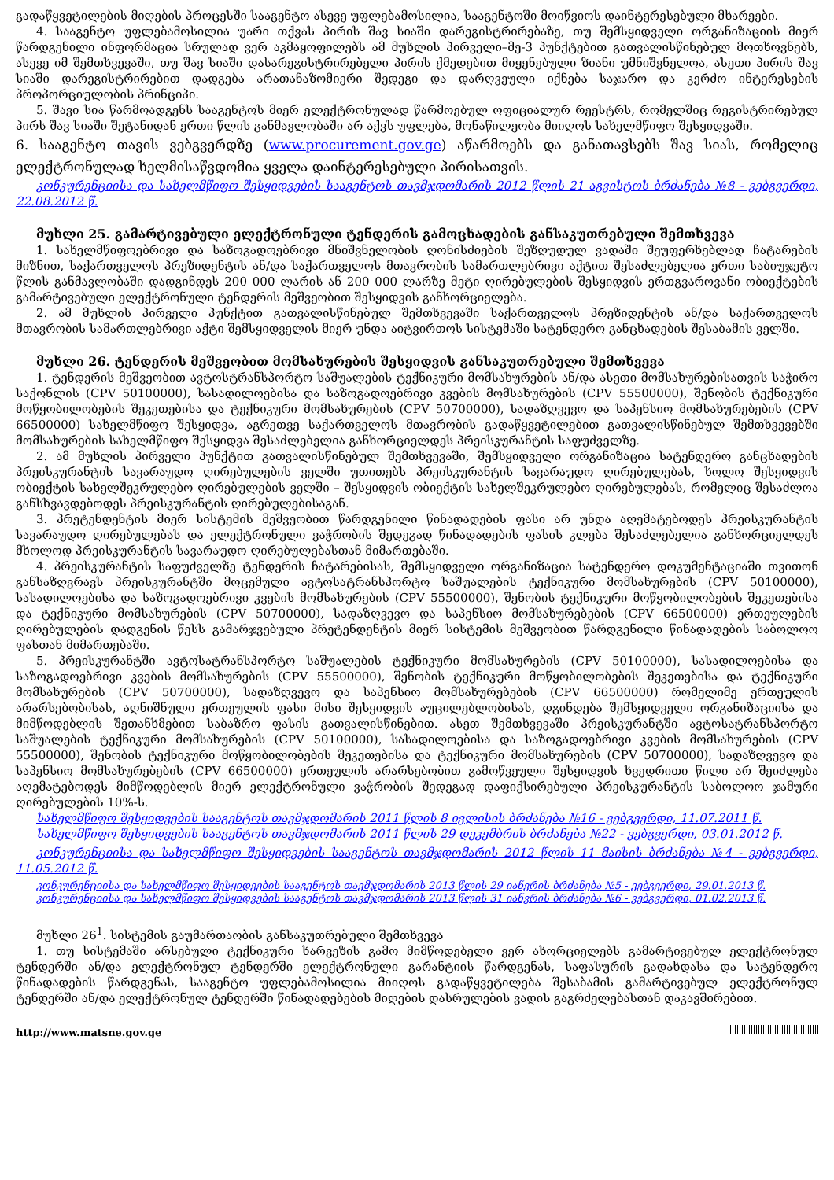გადაწყვეტილების მიღების პროცესში სააგენტო ასევე უფლებამოსილია, სააგენტოში მოიწვიოს დაინტერესებული მხარეები.
4. სააგენტო უფლებამოსილია უარი თქვას პირის შავ სიაში დარეგისტრირებაზე, თუ შემსყიდველი ორგანიზაციის მიერ წარდგენილი ინფორმაცია სრულად ვერ აკმაყოფილებს ამ მუხლის პირველი–მე-3 პუნქტებით გათვალისწინებულ მოთხოვნებს, ასევე იმ შემთხვევაში, თუ შავ სიაში დასარეგისტრირებელი პირის ქმედებით მიყენებული ზიანი უმნიშვნელოა, ასეთი პირის შავ სიაში დარეგისტრირებით დადგება არათანაზომიერი შედეგი და დარღვეული იქნება საჯარო და კერძო ინტერესების პროპორციულობის პრინციპი.
5. შავი სია წარმოადგენს სააგენტოს მიერ ელექტრონულად წარმოებულ ოფიციალურ რეესტრს, რომელშიც რეგისტრირებულ პირს შავ სიაში შეტანიდან ერთი წლის განმავლობაში არ აქვს უფლება, მონაწილეობა მიიღოს სახელმწიფო შესყიდვაში.
6. სააგენტო თავის ვებგვერდზე (www.procurement.gov.ge) აწარმოებს და განათავსებს შავ სიას, რომელიც ელექტრონულად ხელმისაწვდომია ყველა დაინტერესებული პირისათვის.
კონკურენციისა და სახელმწიფო შესყიდვების სააგენტოს თავმჯდომარის 2012 წლის 21 აგვისტოს ბრძანება №8 - ვებგვერდი, 22.08.2012 წ.
მუხლი 25. გამარტივებული ელექტრონული ტენდერის გამოცხადების განსაკუთრებული შემთხვევა
1. სახელმწიფოებრივი და საზოგადოებრივი მნიშვნელობის ღონისძიების შეზღუდულ ვადაში შეუფერხებლად ჩატარების მიზნით, საქართველოს პრეზიდენტის ან/და საქართველოს მთავრობის სამართლებრივი აქტით შესაძლებელია ერთი საბიუჯეტო წლის განმავლობაში დადგინდეს 200 000 ლარის ან 200 000 ლარზე მეტი ღირებულების შესყიდვის ერთგვაროვანი ობიექტების გამარტივებული ელექტრონული ტენდერის მეშვეობით შესყიდვის განხორციელება.
2. ამ მუხლის პირველი პუნქტით გათვალისწინებულ შემთხვევაში საქართველოს პრეზიდენტის ან/და საქართველოს მთავრობის სამართლებრივი აქტი შემსყიდველის მიერ უნდა აიტვირთოს სისტემაში სატენდერო განცხადების შესაბამის ველში.
მუხლი 26. ტენდერის მეშვეობით მომსახურების შესყიდვის განსაკუთრებული შემთხვევა
1. ტენდერის მეშვეობით ავტოსტრანსპორტო საშუალების ტექნიკური მომსახურების ან/და ასეთი მომსახურებისათვის საჭირო საქონლის (CPV 50100000), სასადილოებისა და საზოგადოებრივი კვების მომსახურების (CPV 55500000), შენობის ტექნიკური მოწყობილობების შეკეთებისა და ტექნიკური მომსახურების (CPV 50700000), სადაზღვევო და საპენსიო მომსახურებების (CPV 66500000) სახელმწიფო შესყიდვა, აგრეთვე საქართველოს მთავრობის გადაწყვეტილებით გათვალისწინებულ შემთხვევებში მომსახურების სახელმწიფო შესყიდვა შესაძლებელია განხორციელდეს პრეისკურანტის საფუძველზე.
2. ამ მუხლის პირველი პუნქტით გათვალისწინებულ შემთხვევაში, შემსყიდველი ორგანიზაცია სატენდერო განცხადების პრეისკურანტის სავარაუდო ღირებულების ველში უთითებს პრეისკურანტის სავარაუდო ღირებულებას, ხოლო შესყიდვის ობიექტის სახელშეკრულებო ღირებულების ველში – შესყიდვის ობიექტის სახელშეკრულებო ღირებულებას, რომელიც შესაძლოა განსხვავდებოდეს პრეისკურანტის ღირებულებისაგან.
3. პრეტენდენტის მიერ სისტემის მეშვეობით წარდგენილი წინადადების ფასი არ უნდა აღემატებოდეს პრეისკურანტის სავარაუდო ღირებულებას და ელექტრონული ვაჭრობის შედეგად წინადადების ფასის კლება შესაძლებელია განხორციელდეს მხოლოდ პრეისკურანტის სავარაუდო ღირებულებასთან მიმართებაში.
4. პრეისკურანტის საფუძველზე ტენდერის ჩატარებისას, შემსყიდველი ორგანიზაცია სატენდერო დოკუმენტაციაში თვითონ განსაზღვრავს პრეისკურანტში მოცემული ავტოსატრანსპორტო საშუალების ტექნიკური მომსახურების (CPV 50100000), სასადილოებისა და საზოგადოებრივი კვების მომსახურების (CPV 55500000), შენობის ტექნიკური მოწყობილობების შეკეთებისა და ტექნიკური მომსახურების (CPV 50700000), სადაზღვევო და საპენსიო მომსახურებების (CPV 66500000) ერთეულების ღირებულების დადგენის წესს გამარჯვებული პრეტენდენტის მიერ სისტემის მეშვეობით წარდგენილი წინადადების საბოლოო ფასთან მიმართებაში.
5. პრეისკურანტში ავტოსატრანსპორტო საშუალების ტექნიკური მომსახურების (CPV 50100000), სასადილოებისა და საზოგადოებრივი კვების მომსახურების (CPV 55500000), შენობის ტექნიკური მოწყობილობების შეკეთებისა და ტექნიკური მომსახურების (CPV 50700000), სადაზღვევო და საპენსიო მომსახურებების (CPV 66500000) რომელიმე ერთეულის არარსებობისას, აღნიშნული ერთეულის ფასი მისი შესყიდვის აუცილებლობისას, დგინდება შემსყიდველი ორგანიზაციისა და მიმწოდებლის შეთანხმებით საბაზრო ფასის გათვალისწინებით. ასეთ შემთხვევაში პრეისკურანტში ავტოსატრანსპორტო საშუალების ტექნიკური მომსახურების (CPV 50100000), სასადილოებისა და საზოგადოებრივი კვების მომსახურების (CPV 55500000), შენობის ტექნიკური მოწყობილობების შეკეთებისა და ტექნიკური მომსახურების (CPV 50700000), სადაზღვევო და საპენსიო მომსახურებების (CPV 66500000) ერთეულის არარსებობით გამოწვეული შესყიდვის ხვედრითი წილი არ შეიძლება აღემატებოდეს მიმწოდებლის მიერ ელექტრონული ვაჭრობის შედეგად დაფიქსირებული პრეისკურანტის საბოლოო ჯამური ღირებულების 10%-ს.
სახელმწიფო შესყიდვების სააგენტოს თავმჯდომარის 2011 წლის 8 ივლისის ბრძანება №16 - ვებგვერდი, 11.07.2011 წ.
სახელმწიფო შესყიდვების სააგენტოს თავმჯდომარის 2011 წლის 29 დეკემბრის ბრძანება №22 - ვებგვერდი, 03.01.2012 წ.
კონკურენციისა და სახელმწიფო შესყიდვების სააგენტოს თავმჯდომარის 2012 წლის 11 მაისის ბრძანება №4 - ვებგვერდი, 11.05.2012 წ.
კონკურენციისა და სახელმწიფო შესყიდვების სააგენტოს თავმჯდომარის 2013 წლის 29 იანვრის ბრძანება №5 - ვებგვერდი, 29.01.2013 წ.
კონკურენციისა და სახელმწიფო შესყიდვების სააგენტოს თავმჯდომარის 2013 წლის 31 იანვრის ბრძანება №6 - ვებგვერდი, 01.02.2013 წ.
მუხლი 26<sup>1</sup>. სისტემის გაუმართაობის განსაკუთრებული შემთხვევა
1. თუ სისტემაში არსებული ტექნიკური ხარვეზის გამო მიმწოდებელი ვერ ახორციელებს გამარტივებულ ელექტრონულ ტენდერში ან/და ელექტრონულ ტენდერში ელექტრონული გარანტიის წარდგენას, საფასურის გადახდასა და სატენდერო წინადადების წარდგენას, სააგენტო უფლებამოსილია მიიღოს გადაწყვეტილება შესაბამის გამარტივებულ ელექტრონულ ტენდერში ან/და ელექტრონულ ტენდერში წინადადებების მიღების დასრულების ვადის გაგრძელებასთან დაკავშირებით.
http://www.matsne.gov.ge